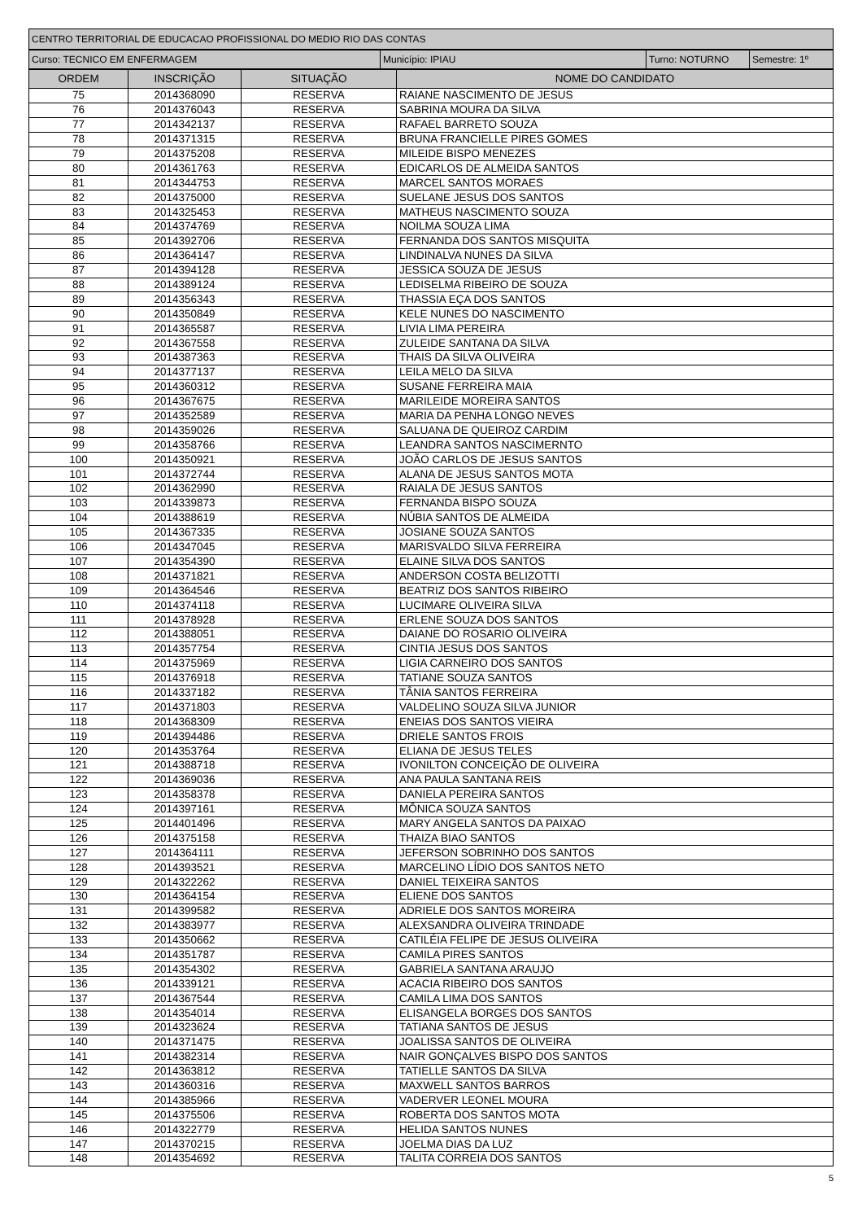| CENTRO TERRITORIAL DE EDUCACAO PROFISSIONAL DO MEDIO RIO DAS CONTAS |
| Curso: TECNICO EM ENFERMAGEM | Município: IPIAU | Turno: NOTURNO | Semestre: 1º |
| ORDEM | INSCRIÇÃO | SITUAÇÃO | NOME DO CANDIDATO |
| --- | --- | --- | --- |
| 75 | 2014368090 | RESERVA | RAIANE NASCIMENTO DE JESUS |
| 76 | 2014376043 | RESERVA | SABRINA MOURA DA SILVA |
| 77 | 2014342137 | RESERVA | RAFAEL BARRETO SOUZA |
| 78 | 2014371315 | RESERVA | BRUNA FRANCIELLE PIRES GOMES |
| 79 | 2014375208 | RESERVA | MILEIDE BISPO MENEZES |
| 80 | 2014361763 | RESERVA | EDICARLOS DE ALMEIDA SANTOS |
| 81 | 2014344753 | RESERVA | MARCEL SANTOS MORAES |
| 82 | 2014375000 | RESERVA | SUELANE JESUS DOS SANTOS |
| 83 | 2014325453 | RESERVA | MATHEUS NASCIMENTO SOUZA |
| 84 | 2014374769 | RESERVA | NOILMA SOUZA LIMA |
| 85 | 2014392706 | RESERVA | FERNANDA DOS SANTOS MISQUITA |
| 86 | 2014364147 | RESERVA | LINDINALVA NUNES DA SILVA |
| 87 | 2014394128 | RESERVA | JESSICA SOUZA DE JESUS |
| 88 | 2014389124 | RESERVA | LEDISELMA RIBEIRO DE SOUZA |
| 89 | 2014356343 | RESERVA | THASSIA EÇA DOS SANTOS |
| 90 | 2014350849 | RESERVA | KELE NUNES DO NASCIMENTO |
| 91 | 2014365587 | RESERVA | LIVIA LIMA PEREIRA |
| 92 | 2014367558 | RESERVA | ZULEIDE SANTANA DA SILVA |
| 93 | 2014387363 | RESERVA | THAIS DA SILVA OLIVEIRA |
| 94 | 2014377137 | RESERVA | LEILA MELO DA SILVA |
| 95 | 2014360312 | RESERVA | SUSANE FERREIRA MAIA |
| 96 | 2014367675 | RESERVA | MARILEIDE MOREIRA SANTOS |
| 97 | 2014352589 | RESERVA | MARIA DA PENHA LONGO NEVES |
| 98 | 2014359026 | RESERVA | SALUANA DE QUEIROZ CARDIM |
| 99 | 2014358766 | RESERVA | LEANDRA SANTOS NASCIMERNTO |
| 100 | 2014350921 | RESERVA | JOÃO CARLOS DE JESUS SANTOS |
| 101 | 2014372744 | RESERVA | ALANA DE JESUS SANTOS MOTA |
| 102 | 2014362990 | RESERVA | RAIALA DE JESUS SANTOS |
| 103 | 2014339873 | RESERVA | FERNANDA BISPO SOUZA |
| 104 | 2014388619 | RESERVA | NÚBIA SANTOS DE ALMEIDA |
| 105 | 2014367335 | RESERVA | JOSIANE SOUZA SANTOS |
| 106 | 2014347045 | RESERVA | MARISVALDO SILVA FERREIRA |
| 107 | 2014354390 | RESERVA | ELAINE SILVA DOS SANTOS |
| 108 | 2014371821 | RESERVA | ANDERSON COSTA BELIZOTTI |
| 109 | 2014364546 | RESERVA | BEATRIZ DOS SANTOS RIBEIRO |
| 110 | 2014374118 | RESERVA | LUCIMARE OLIVEIRA SILVA |
| 111 | 2014378928 | RESERVA | ERLENE SOUZA DOS SANTOS |
| 112 | 2014388051 | RESERVA | DAIANE DO ROSARIO OLIVEIRA |
| 113 | 2014357754 | RESERVA | CINTIA JESUS DOS SANTOS |
| 114 | 2014375969 | RESERVA | LIGIA CARNEIRO DOS SANTOS |
| 115 | 2014376918 | RESERVA | TATIANE SOUZA SANTOS |
| 116 | 2014337182 | RESERVA | TÂNIA SANTOS FERREIRA |
| 117 | 2014371803 | RESERVA | VALDELINO SOUZA SILVA JUNIOR |
| 118 | 2014368309 | RESERVA | ENEIAS DOS SANTOS VIEIRA |
| 119 | 2014394486 | RESERVA | DRIELE SANTOS FROIS |
| 120 | 2014353764 | RESERVA | ELIANA DE JESUS TELES |
| 121 | 2014388718 | RESERVA | IVONILTON CONCEIÇÃO DE OLIVEIRA |
| 122 | 2014369036 | RESERVA | ANA PAULA SANTANA REIS |
| 123 | 2014358378 | RESERVA | DANIELA PEREIRA SANTOS |
| 124 | 2014397161 | RESERVA | MÔNICA SOUZA SANTOS |
| 125 | 2014401496 | RESERVA | MARY ANGELA SANTOS DA PAIXAO |
| 126 | 2014375158 | RESERVA | THAIZA BIAO SANTOS |
| 127 | 2014364111 | RESERVA | JEFERSON SOBRINHO DOS SANTOS |
| 128 | 2014393521 | RESERVA | MARCELINO LÍDIO DOS SANTOS NETO |
| 129 | 2014322262 | RESERVA | DANIEL TEIXEIRA SANTOS |
| 130 | 2014364154 | RESERVA | ELIENE DOS SANTOS |
| 131 | 2014399582 | RESERVA | ADRIELE DOS SANTOS MOREIRA |
| 132 | 2014383977 | RESERVA | ALEXSANDRA OLIVEIRA TRINDADE |
| 133 | 2014350662 | RESERVA | CATILÉIA FELIPE DE JESUS OLIVEIRA |
| 134 | 2014351787 | RESERVA | CAMILA PIRES SANTOS |
| 135 | 2014354302 | RESERVA | GABRIELA SANTANA ARAUJO |
| 136 | 2014339121 | RESERVA | ACACIA RIBEIRO DOS SANTOS |
| 137 | 2014367544 | RESERVA | CAMILA LIMA DOS SANTOS |
| 138 | 2014354014 | RESERVA | ELISANGELA BORGES DOS SANTOS |
| 139 | 2014323624 | RESERVA | TATIANA SANTOS DE JESUS |
| 140 | 2014371475 | RESERVA | JOALISSA SANTOS DE OLIVEIRA |
| 141 | 2014382314 | RESERVA | NAIR GONÇALVES BISPO DOS SANTOS |
| 142 | 2014363812 | RESERVA | TATIELLE SANTOS DA SILVA |
| 143 | 2014360316 | RESERVA | MAXWELL SANTOS BARROS |
| 144 | 2014385966 | RESERVA | VADERVER LEONEL MOURA |
| 145 | 2014375506 | RESERVA | ROBERTA DOS SANTOS MOTA |
| 146 | 2014322779 | RESERVA | HELIDA SANTOS NUNES |
| 147 | 2014370215 | RESERVA | JOELMA DIAS DA LUZ |
| 148 | 2014354692 | RESERVA | TALITA CORREIA DOS SANTOS |
5